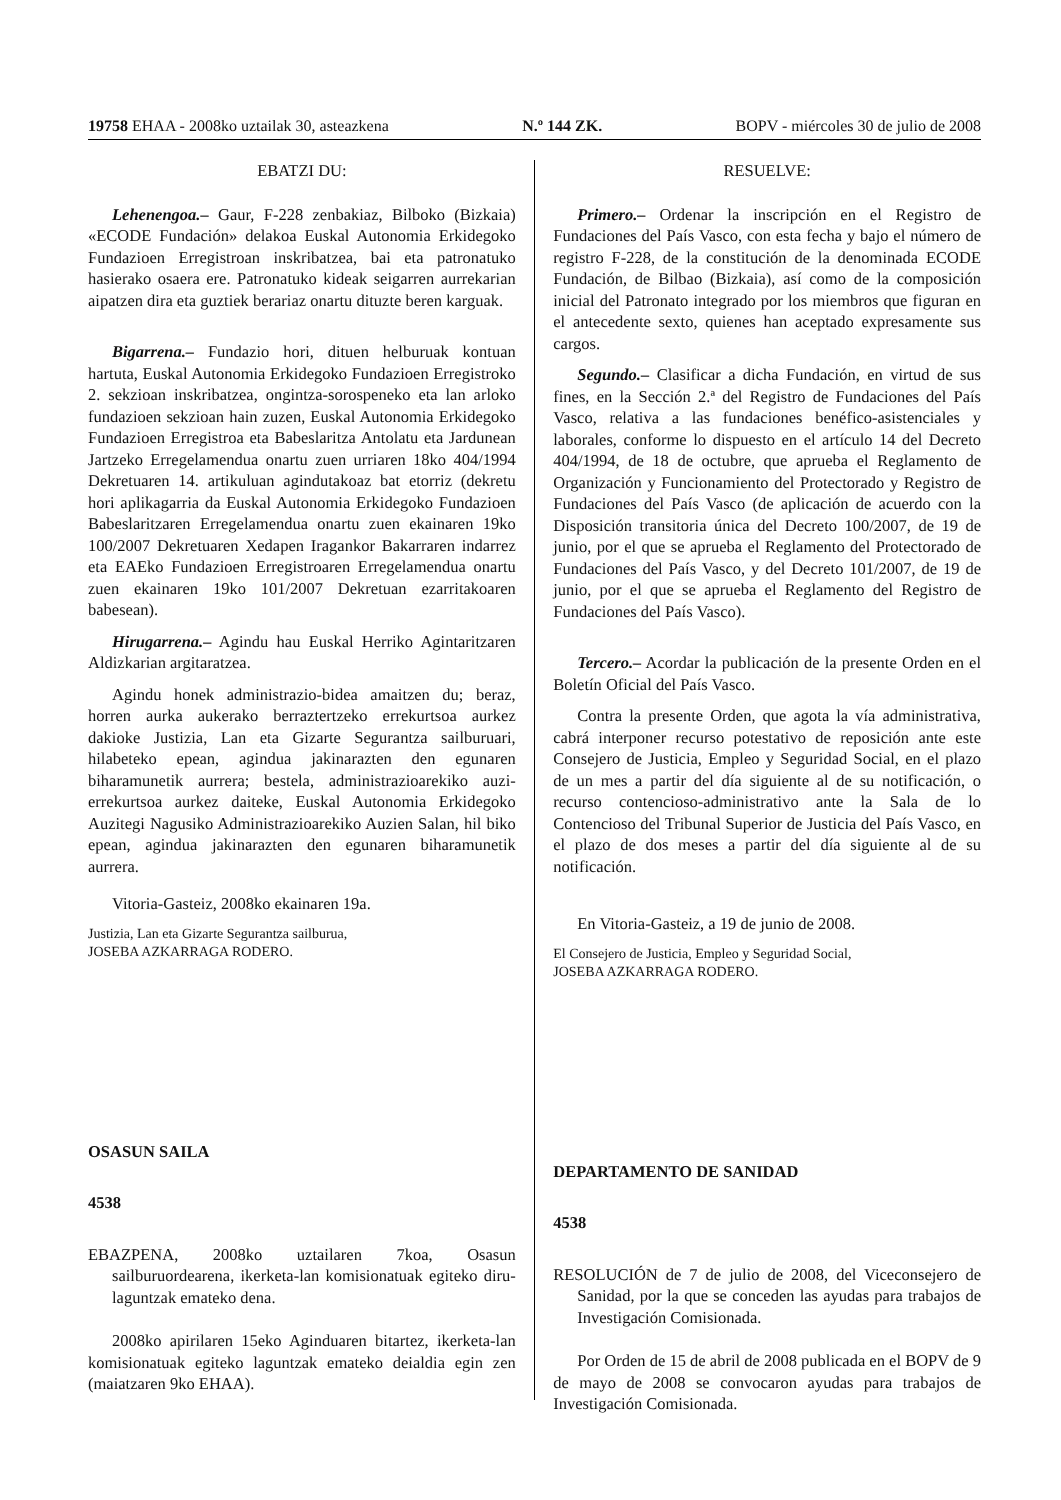19758 EHAA - 2008ko uztailak 30, asteazkena N.º 144 ZK. BOPV - miércoles 30 de julio de 2008
EBATZI DU:
Lehenengoa.– Gaur, F-228 zenbakiaz, Bilboko (Bizkaia) «ECODE Fundación» delakoa Euskal Autonomia Erkidegoko Fundazioen Erregistroan inskribatzea, bai eta patronatuko hasierako osaera ere. Patronatuko kideak seigarren aurrekarian aipatzen dira eta guztiek berariaz onartu dituzte beren karguak.
Bigarrena.– Fundazio hori, dituen helburuak kontuan hartuta, Euskal Autonomia Erkidegoko Fundazioen Erregistroko 2. sekzioan inskribatzea, ongintza-sorospeneko eta lan arloko fundazioen sekzioan hain zuzen, Euskal Autonomia Erkidegoko Fundazioen Erregistroa eta Babeslaritza Antolatu eta Jardunean Jartzeko Erregelamendua onartu zuen urriaren 18ko 404/1994 Dekretuaren 14. artikuluan agindutakoaz bat etorriz (dekretu hori aplikagarria da Euskal Autonomia Erkidegoko Fundazioen Babeslaritzaren Erregelamendua onartu zuen ekainaren 19ko 100/2007 Dekretuaren Xedapen Iragankor Bakarraren indarrez eta EAEko Fundazioen Erregistroaren Erregelamendua onartu zuen ekainaren 19ko 101/2007 Dekretuan ezarritakoaren babesean).
Hirugarrena.– Agindu hau Euskal Herriko Agintaritzaren Aldizkarian argitaratzea.
Agindu honek administrazio-bidea amaitzen du; beraz, horren aurka aukerako berraztertzeko errekurtsoa aurkez dakioke Justizia, Lan eta Gizarte Segurantza sailburuari, hilabeteko epean, agindua jakinarazten den egunaren biharamunetik aurrera; bestela, administrazioarekiko auzi-errekurtsoa aurkez daiteke, Euskal Autonomia Erkidegoko Auzitegi Nagusiko Administrazioarekiko Auzien Salan, hil biko epean, agindua jakinarazten den egunaren biharamunetik aurrera.
Vitoria-Gasteiz, 2008ko ekainaren 19a.
Justizia, Lan eta Gizarte Segurantza sailburua,
JOSEBA AZKARRAGA RODERO.
OSASUN SAILA
4538
EBAZPENA, 2008ko uztailaren 7koa, Osasun sailburuordearena, ikerketa-lan komisionatuak egiteko diru-laguntzak emateko dena.
2008ko apirilaren 15eko Aginduaren bitartez, ikerketa-lan komisionatuak egiteko laguntzak emateko deialdia egin zen (maiatzaren 9ko EHAA).
RESUELVE:
Primero.– Ordenar la inscripción en el Registro de Fundaciones del País Vasco, con esta fecha y bajo el número de registro F-228, de la constitución de la denominada ECODE Fundación, de Bilbao (Bizkaia), así como de la composición inicial del Patronato integrado por los miembros que figuran en el antecedente sexto, quienes han aceptado expresamente sus cargos.
Segundo.– Clasificar a dicha Fundación, en virtud de sus fines, en la Sección 2.ª del Registro de Fundaciones del País Vasco, relativa a las fundaciones benéfico-asistenciales y laborales, conforme lo dispuesto en el artículo 14 del Decreto 404/1994, de 18 de octubre, que aprueba el Reglamento de Organización y Funcionamiento del Protectorado y Registro de Fundaciones del País Vasco (de aplicación de acuerdo con la Disposición transitoria única del Decreto 100/2007, de 19 de junio, por el que se aprueba el Reglamento del Protectorado de Fundaciones del País Vasco, y del Decreto 101/2007, de 19 de junio, por el que se aprueba el Reglamento del Registro de Fundaciones del País Vasco).
Tercero.– Acordar la publicación de la presente Orden en el Boletín Oficial del País Vasco.
Contra la presente Orden, que agota la vía administrativa, cabrá interponer recurso potestativo de reposición ante este Consejero de Justicia, Empleo y Seguridad Social, en el plazo de un mes a partir del día siguiente al de su notificación, o recurso contencioso-administrativo ante la Sala de lo Contencioso del Tribunal Superior de Justicia del País Vasco, en el plazo de dos meses a partir del día siguiente al de su notificación.
En Vitoria-Gasteiz, a 19 de junio de 2008.
El Consejero de Justicia, Empleo y Seguridad Social,
JOSEBA AZKARRAGA RODERO.
DEPARTAMENTO DE SANIDAD
4538
RESOLUCIÓN de 7 de julio de 2008, del Viceconsejero de Sanidad, por la que se conceden las ayudas para trabajos de Investigación Comisionada.
Por Orden de 15 de abril de 2008 publicada en el BOPV de 9 de mayo de 2008 se convocaron ayudas para trabajos de Investigación Comisionada.